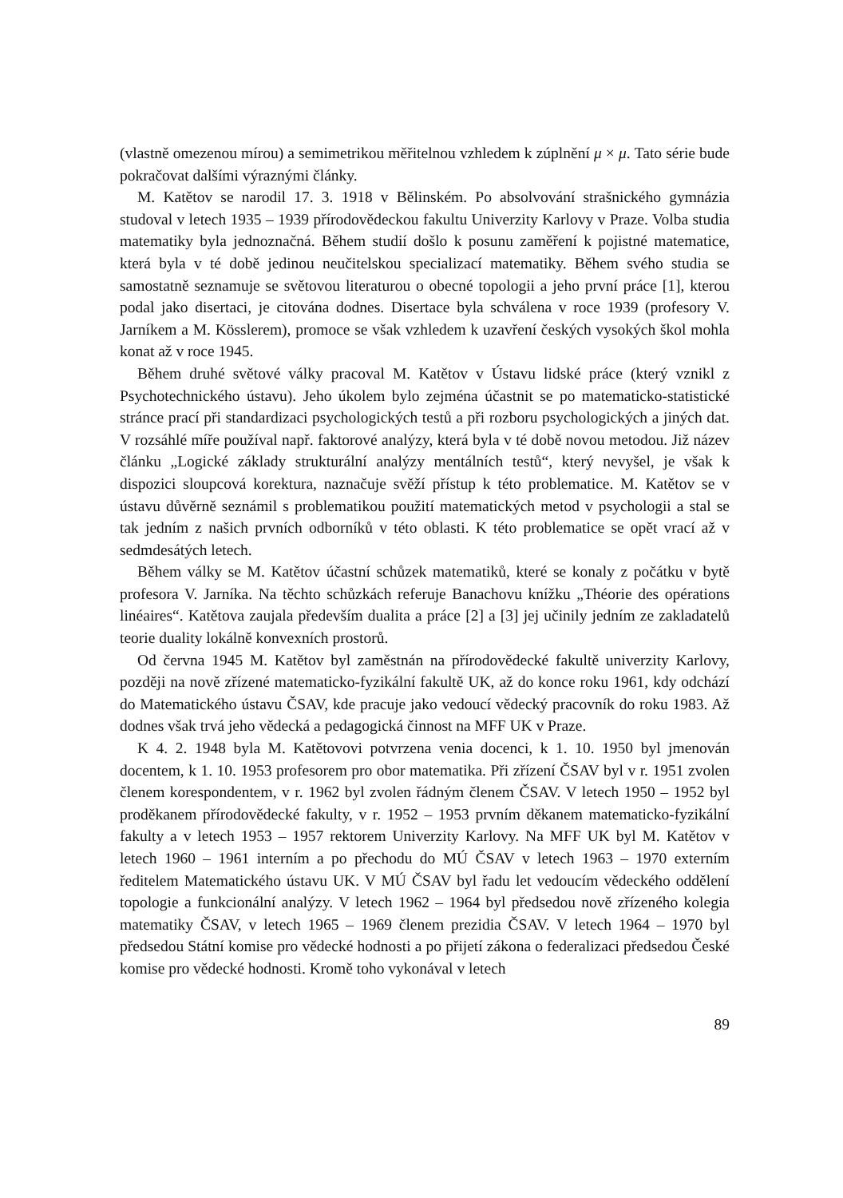(vlastně omezenou mírou) a semimetrikou měřitelnou vzhledem k zúplnění μ × μ. Tato série bude pokračovat dalšími výraznými články.
M. Katětov se narodil 17. 3. 1918 v Bělinském. Po absolvování strašnického gymnázia studoval v letech 1935 – 1939 přírodovědeckou fakultu Univerzity Karlovy v Praze. Volba studia matematiky byla jednoznačná. Během studií došlo k posunu zaměření k pojistné matematice, která byla v té době jedinou neučitelskou specializací matematiky. Během svého studia se samostatně seznamuje se světovou literaturou o obecné topologii a jeho první práce [1], kterou podal jako disertaci, je citována dodnes. Disertace byla schválena v roce 1939 (profesory V. Jarníkem a M. Kösslerem), promoce se však vzhledem k uzavření českých vysokých škol mohla konat až v roce 1945.
Během druhé světové války pracoval M. Katětov v Ústavu lidské práce (který vznikl z Psychotechnického ústavu). Jeho úkolem bylo zejména účastnit se po matematicko-statistické stránce prací při standardizaci psychologických testů a při rozboru psychologických a jiných dat. V rozsáhlé míře používal např. faktorové analýzy, která byla v té době novou metodou. Již název článku „Logické základy strukturální analýzy mentálních testů“, který nevyšel, je však k dispozici sloupcová korektura, naznačuje svěží přístup k této problematice. M. Katětov se v ústavu důvěrně seznámil s problematikou použití matematických metod v psychologii a stal se tak jedním z našich prvních odborníků v této oblasti. K této problematice se opět vrací až v sedmdesátých letech.
Během války se M. Katětov účastní schůzek matematiků, které se konaly z počátku v bytě profesora V. Jarníka. Na těchto schůzkách referuje Banachovu knížku „Théorie des opérations linéaires“. Katětova zaujala především dualita a práce [2] a [3] jej učinily jedním ze zakladatelů teorie duality lokálně konvexních prostorů.
Od června 1945 M. Katětov byl zaměstnán na přírodovědecké fakultě univerzity Karlovy, později na nově zřízené matematicko-fyzikální fakultě UK, až do konce roku 1961, kdy odchází do Matematického ústavu ČSAV, kde pracuje jako vedoucí vědecký pracovník do roku 1983. Až dodnes však trvá jeho vědecká a pedagogická činnost na MFF UK v Praze.
K 4. 2. 1948 byla M. Katětovovi potvrzena venia docenci, k 1. 10. 1950 byl jmenován docentem, k 1. 10. 1953 profesorem pro obor matematika. Při zřízení ČSAV byl v r. 1951 zvolen členem korespondentem, v r. 1962 byl zvolen řádným členem ČSAV. V letech 1950 – 1952 byl proděkanem přírodovědecké fakulty, v r. 1952 – 1953 prvním děkanem matematicko-fyzikální fakulty a v letech 1953 – 1957 rektorem Univerzity Karlovy. Na MFF UK byl M. Katětov v letech 1960 – 1961 interním a po přechodu do MÚ ČSAV v letech 1963 – 1970 externím ředitelem Matematického ústavu UK. V MÚ ČSAV byl řadu let vedoucím vědeckého oddělení topologie a funkcionální analýzy. V letech 1962 – 1964 byl předsedou nově zřízeného kolegia matematiky ČSAV, v letech 1965 – 1969 členem prezidia ČSAV. V letech 1964 – 1970 byl předsedou Státní komise pro vědecké hodnosti a po přijetí zákona o federalizaci předsedou České komise pro vědecké hodnosti. Kromě toho vykonával v letech
89